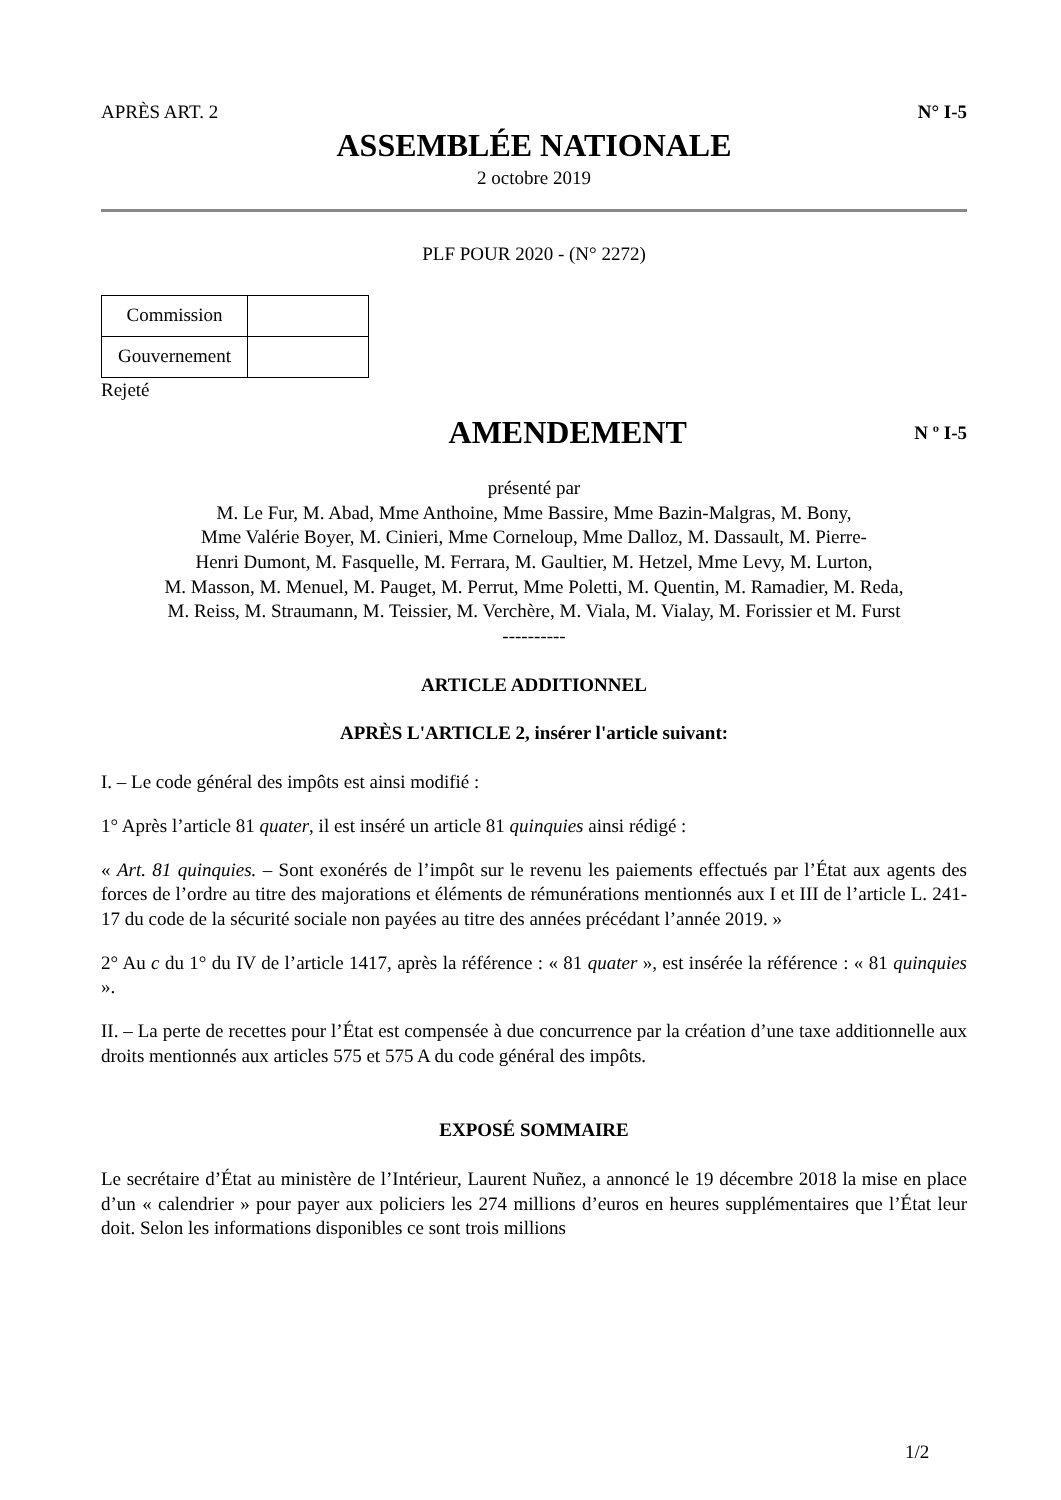APRÈS ART. 2 N° I-5
ASSEMBLÉE NATIONALE
2 octobre 2019
PLF POUR 2020 - (N° 2272)
| Commission | |
| Gouvernement | |
Rejeté
AMENDEMENT
N º I-5
présenté par
M. Le Fur, M. Abad, Mme Anthoine, Mme Bassire, Mme Bazin-Malgras, M. Bony,
Mme Valérie Boyer, M. Cinieri, Mme Corneloup, Mme Dalloz, M. Dassault, M. Pierre-
Henri Dumont, M. Fasquelle, M. Ferrara, M. Gaultier, M. Hetzel, Mme Levy, M. Lurton,
M. Masson, M. Menuel, M. Pauget, M. Perrut, Mme Poletti, M. Quentin, M. Ramadier, M. Reda,
M. Reiss, M. Straumann, M. Teissier, M. Verchère, M. Viala, M. Vialay, M. Forissier et M. Furst
----------
ARTICLE ADDITIONNEL
APRÈS L'ARTICLE 2, insérer l'article suivant:
I. – Le code général des impôts est ainsi modifié :
1° Après l’article 81 quater, il est inséré un article 81 quinquies ainsi rédigé :
« Art. 81 quinquies. – Sont exonérés de l’impôt sur le revenu les paiements effectués par l’État aux agents des forces de l’ordre au titre des majorations et éléments de rémunérations mentionnés aux I et III de l’article L. 241-17 du code de la sécurité sociale non payées au titre des années précédant l’année 2019. »
2° Au c du 1° du IV de l’article 1417, après la référence : « 81 quater », est insérée la référence : « 81 quinquies ».
II. – La perte de recettes pour l’État est compensée à due concurrence par la création d’une taxe additionnelle aux droits mentionnés aux articles 575 et 575 A du code général des impôts.
EXPOSÉ SOMMAIRE
Le secrétaire d’État au ministère de l’Intérieur, Laurent Nuñez, a annoncé le 19 décembre 2018 la mise en place d’un « calendrier » pour payer aux policiers les 274 millions d’euros en heures supplémentaires que l’État leur doit. Selon les informations disponibles ce sont trois millions
1/2